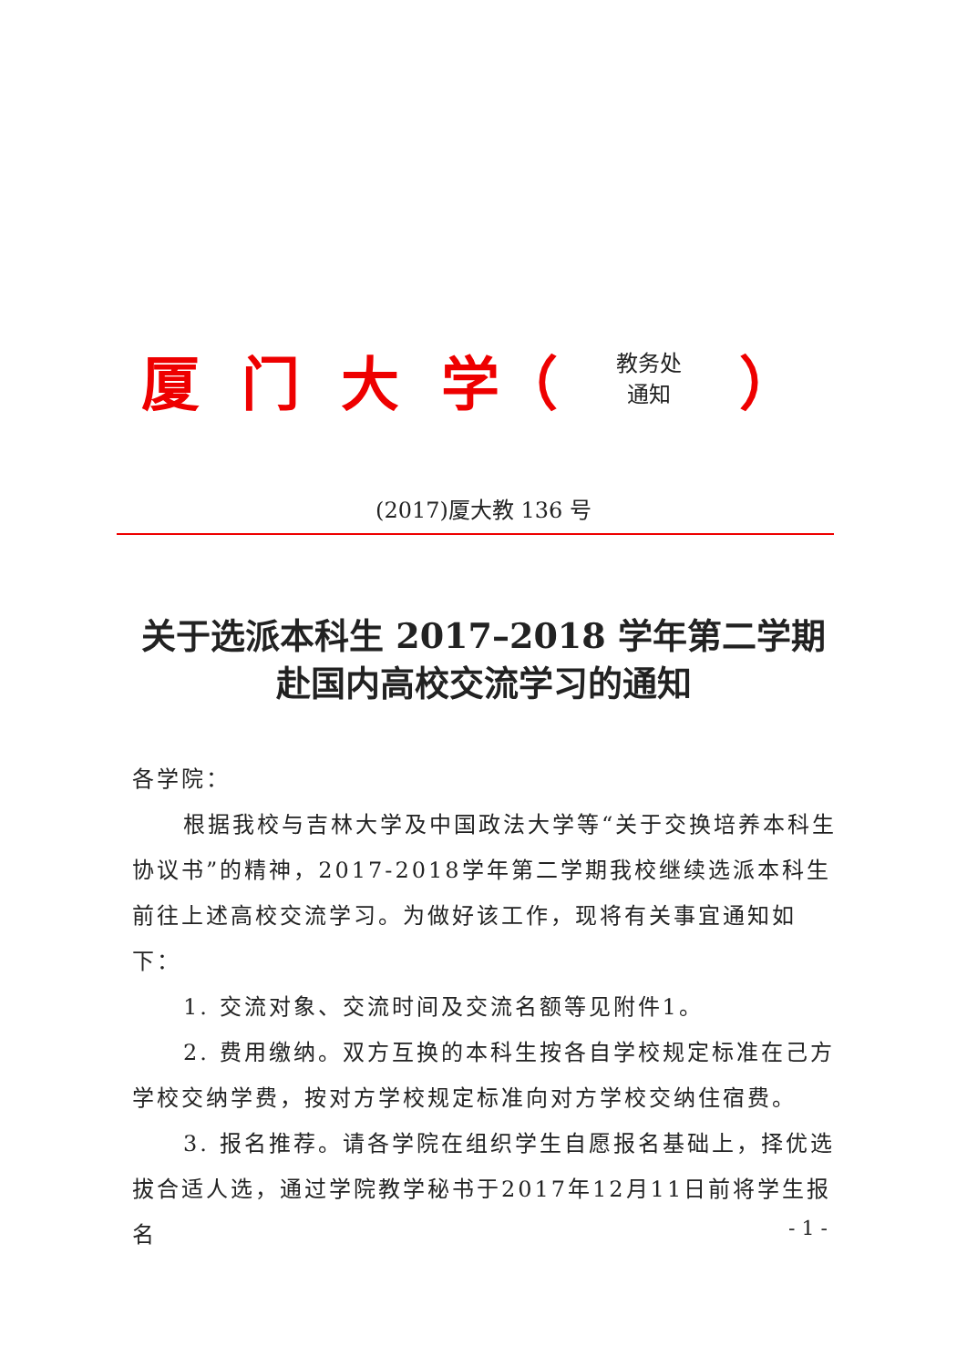厦 门 大 学（
教务处
通知
）
(2017)厦大教 136 号
关于选派本科生 2017–2018 学年第二学期
赴国内高校交流学习的通知
各学院：
根据我校与吉林大学及中国政法大学等“关于交换培养本科生协议书”的精神，2017-2018学年第二学期我校继续选派本科生前往上述高校交流学习。为做好该工作，现将有关事宜通知如下：
1. 交流对象、交流时间及交流名额等见附件1。
2. 费用缴纳。双方互换的本科生按各自学校规定标准在己方学校交纳学费，按对方学校规定标准向对方学校交纳住宿费。
3. 报名推荐。请各学院在组织学生自愿报名基础上，择优选拔合适人选，通过学院教学秘书于2017年12月11日前将学生报名
- 1 -